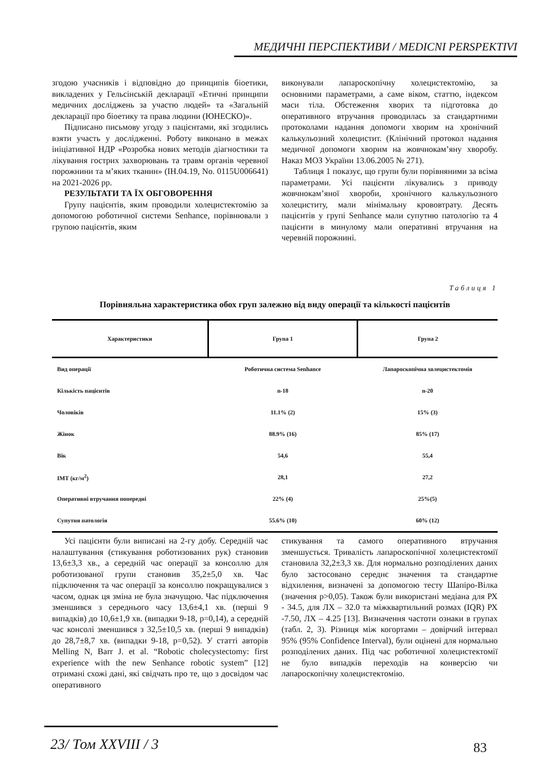МЕДИЧНІ ПЕРСПЕКТИВИ / MEDICNI PERSPEKTIVI
згодою учасників і відповідно до принципів біоетики, викладених у Гельсінській декларації «Етичні принципи медичних досліджень за участю людей» та «Загальній декларації про біоетику та права людини (ЮНЕСКО)».
Підписано письмову угоду з пацієнтами, які згодились взяти участь у дослідженні. Роботу виконано в межах ініціативної НДР «Розробка нових методів діагностики та лікування гострих захворювань та травм органів черевної порожнини та м’яких тканин» (IH.04.19, No. 0115U006641) на 2021-2026 рр.
РЕЗУЛЬТАТИ ТА ЇХ ОБГОВОРЕННЯ
Групу пацієнтів, яким проводили холецистектомію за допомогою роботичної системи Senhance, порівнювали з групою пацієнтів, яким
виконували лапароскопічну холецистектомію, за основними параметрами, а саме віком, статтю, індексом маси тіла. Обстеження хворих та підготовка до оперативного втручання проводилась за стандартними протоколами надання допомоги хворим на хронічний калькульозний холецистит. (Клінічний протокол надання медичної допомоги хворим на жовчнокам’яну хворобу. Наказ МОЗ України 13.06.2005 № 271).
Таблиця 1 показує, що групи були порівняними за всіма параметрами. Усі пацієнти лікувались з приводу жовчнокам’яної хвороби, хронічного калькульозного холециститу, мали мінімальну крововтрату. Десять пацієнтів у групі Senhance мали супутню патологію та 4 пацієнти в минулому мали оперативні втручання на черевній порожнині.
Таблиця 1
Порівняльна характеристика обох груп залежно від виду операції та кількості пацієнтів
| Характеристики | Група 1 | Група 2 |
| --- | --- | --- |
| Вид операції | Роботична система Senhance | Лапароскопічна холецистектомія |
| Кількість пацієнтів | n-18 | n-20 |
| Чоловіків | 11.1% (2) | 15% (3) |
| Жінок | 88.9% (16) | 85% (17) |
| Вік | 54,6 | 55,4 |
| IMT (кг/м<sup>2</sup>) | 28,1 | 27,2 |
| Оперативні втручання попередні | 22% (4) | 25%(5) |
| Супутня патологія | 55.6% (10) | 60% (12) |
Усі пацієнти були виписані на 2-гу добу. Середній час налаштування (стикування роботизованих рук) становив 13,6±3,3 хв., а середній час операції за консоллю для роботизованої групи становив 35,2±5,0 хв. Час підключення та час операції за консоллю покращувалися з часом, однак ця зміна не була значущою. Час підключення зменшився з середнього часу 13,6±4,1 хв. (перші 9 випадків) до 10,6±1,9 хв. (випадки 9-18, p=0,14), а середній час консолі зменшився з 32,5±10,5 хв. (перші 9 випадків) до 28,7±8,7 хв. (випадки 9-18, p=0,52). У статті авторів Melling N, Barr J. et al. “Robotic cholecystectomy: first experience with the new Senhance robotic system” [12] отримані схожі дані, які свідчать про те, що з досвідом час оперативного
стикування та самого оперативного втручання зменшується. Тривалість лапароскопічної холецистектомії становила 32,2±3,3 хв. Для нормально розподілених даних було застосовано середнє значення та стандартне відхилення, визначені за допомогою тесту Шапіро-Вілка (значення p>0,05). Також були використані медіана для РХ - 34.5, для ЛХ – 32.0 та міжквартильний розмах (IQR) РХ -7.50, ЛХ – 4.25 [13]. Визначення частоти ознаки в групах (табл. 2, 3). Різниця між когортами – довірчий інтервал 95% (95% Confidence Interval), були оцінені для нормально розподілених даних. Під час роботичної холецистектомії не було випадків переходів на конверсію чи лапароскопічну холецистектомію.
23/ Том XXVIII / 3 83